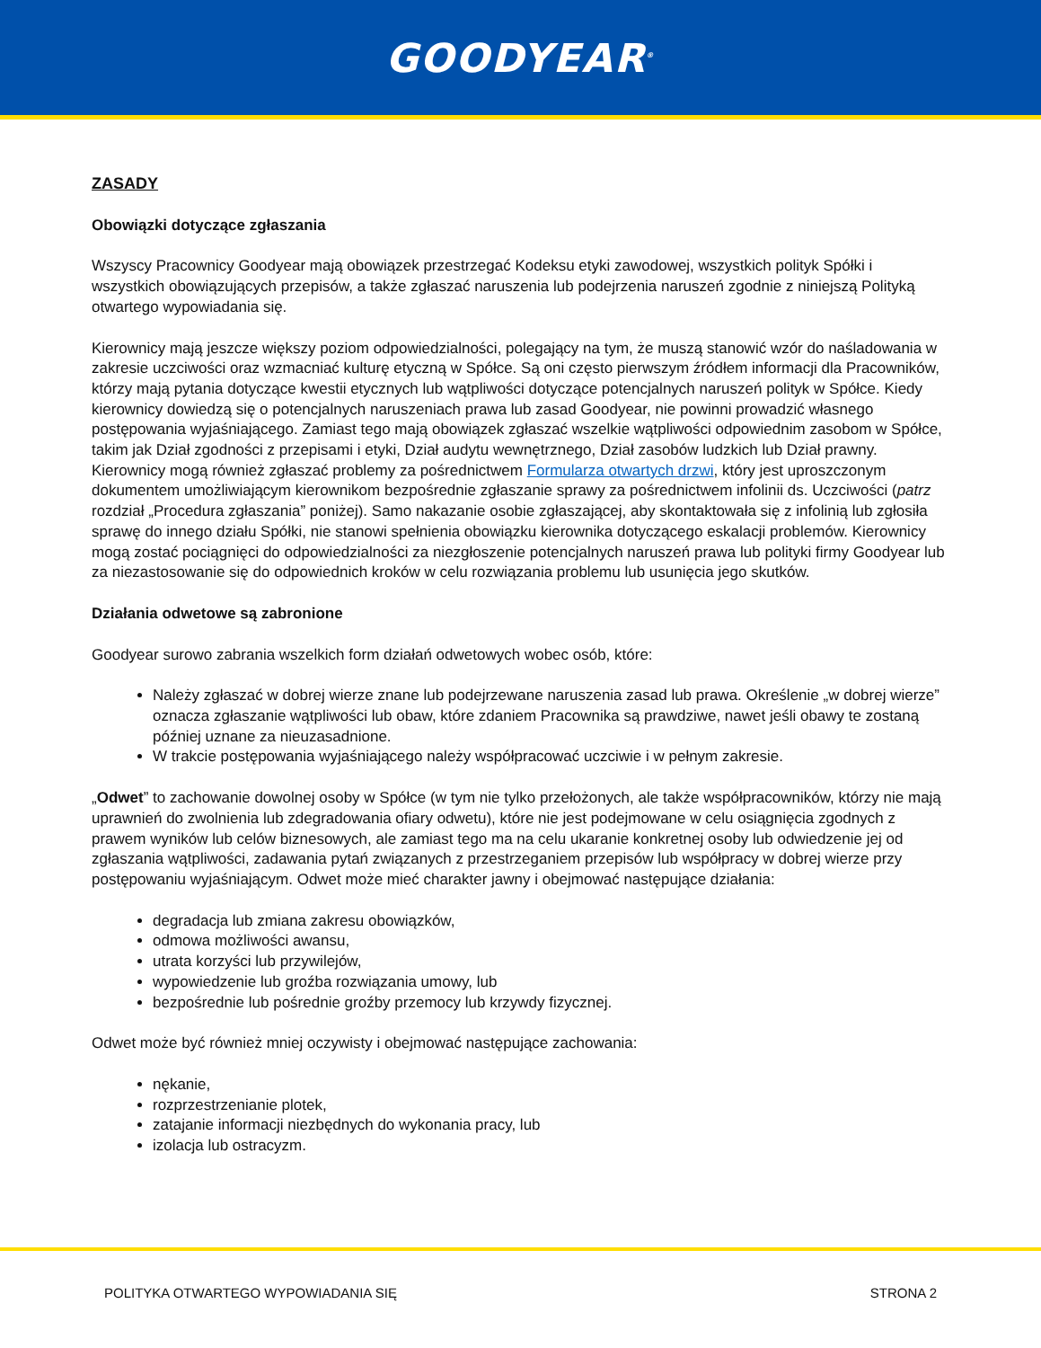GOODYEAR<sup>®</sup>
ZASADY
Obowiązki dotyczące zgłaszania
Wszyscy Pracownicy Goodyear mają obowiązek przestrzegać Kodeksu etyki zawodowej, wszystkich polityk Spółki i wszystkich obowiązujących przepisów, a także zgłaszać naruszenia lub podejrzenia naruszeń zgodnie z niniejszą Polityką otwartego wypowiadania się.
Kierownicy mają jeszcze większy poziom odpowiedzialności, polegający na tym, że muszą stanowić wzór do naśladowania w zakresie uczciwości oraz wzmacniać kulturę etyczną w Spółce. Są oni często pierwszym źródłem informacji dla Pracowników, którzy mają pytania dotyczące kwestii etycznych lub wątpliwości dotyczące potencjalnych naruszeń polityk w Spółce. Kiedy kierownicy dowiedzą się o potencjalnych naruszeniach prawa lub zasad Goodyear, nie powinni prowadzić własnego postępowania wyjaśniającego. Zamiast tego mają obowiązek zgłaszać wszelkie wątpliwości odpowiednim zasobom w Spółce, takim jak Dział zgodności z przepisami i etyki, Dział audytu wewnętrznego, Dział zasobów ludzkich lub Dział prawny. Kierownicy mogą również zgłaszać problemy za pośrednictwem Formularza otwartych drzwi, który jest uproszczonym dokumentem umożliwiającym kierownikom bezpośrednie zgłaszanie sprawy za pośrednictwem infolinii ds. Uczciwości (patrz rozdział „Procedura zgłaszania” poniżej). Samo nakazanie osobie zgłaszającej, aby skontaktowała się z infolinią lub zgłosiła sprawę do innego działu Spółki, nie stanowi spełnienia obowiązku kierownika dotyczącego eskalacji problemów. Kierownicy mogą zostać pociągnięci do odpowiedzialności za niezgłoszenie potencjalnych naruszeń prawa lub polityki firmy Goodyear lub za niezastosowanie się do odpowiednich kroków w celu rozwiązania problemu lub usunięcia jego skutków.
Działania odwetowe są zabronione
Goodyear surowo zabrania wszelkich form działań odwetowych wobec osób, które:
Należy zgłaszać w dobrej wierze znane lub podejrzewane naruszenia zasad lub prawa. Określenie „w dobrej wierze” oznacza zgłaszanie wątpliwości lub obaw, które zdaniem Pracownika są prawdziwe, nawet jeśli obawy te zostaną później uznane za nieuzasadnione.
W trakcie postępowania wyjaśniającego należy współpracować uczciwie i w pełnym zakresie.
„Odwet” to zachowanie dowolnej osoby w Spółce (w tym nie tylko przełożonych, ale także współpracowników, którzy nie mają uprawnień do zwolnienia lub zdegradowania ofiary odwetu), które nie jest podejmowane w celu osiągnięcia zgodnych z prawem wyników lub celów biznesowych, ale zamiast tego ma na celu ukaranie konkretnej osoby lub odwiedzenie jej od zgłaszania wątpliwości, zadawania pytań związanych z przestrzeganiem przepisów lub współpracy w dobrej wierze przy postępowaniu wyjaśniającym. Odwet może mieć charakter jawny i obejmować następujące działania:
degradacja lub zmiana zakresu obowiązków,
odmowa możliwości awansu,
utrata korzyści lub przywilejów,
wypowiedzenie lub groźba rozwiązania umowy, lub
bezpośrednie lub pośrednie groźby przemocy lub krzywdy fizycznej.
Odwet może być również mniej oczywisty i obejmować następujące zachowania:
nękanie,
rozprzestrzenianie plotek,
zatajanie informacji niezbędnych do wykonania pracy, lub
izolacja lub ostracyzm.
POLITYKA OTWARTEGO WYPOWIADANIA SIĘ STRONA 2